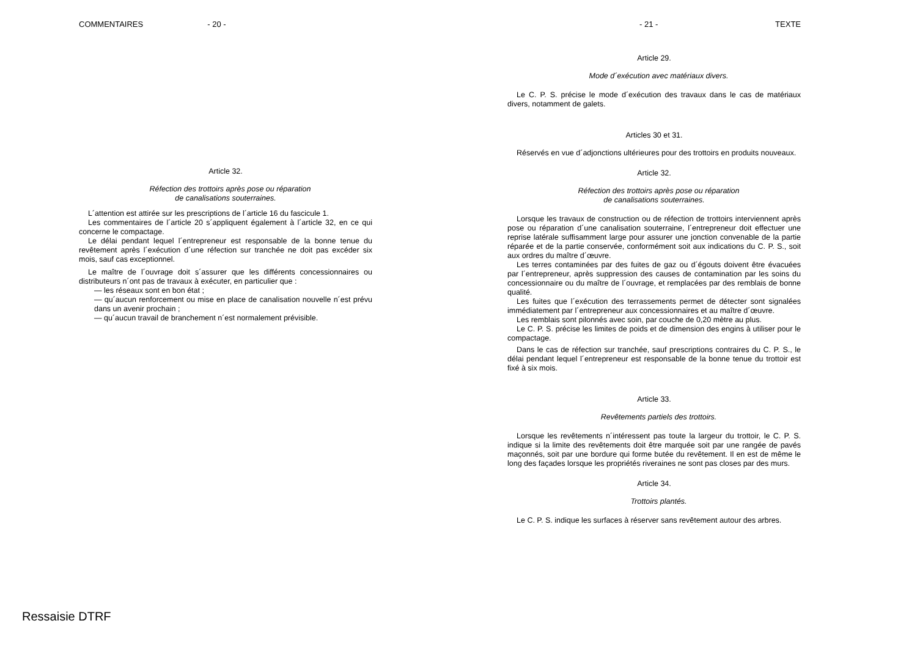COMMENTAIRES - 20 -
Article 32.
Réfection des trottoirs après pose ou réparation
de canalisations souterraines.
L´attention est attirée sur les prescriptions de l´article 16 du fascicule 1.
Les commentaires de l´article 20 s´appliquent également à l´article 32, en ce qui concerne le compactage.
Le délai pendant lequel l´entrepreneur est responsable de la bonne tenue du revêtement après l´exécution d´une réfection sur tranchée ne doit pas excéder six mois, sauf cas exceptionnel.
Le maître de l´ouvrage doit s´assurer que les différents concessionnaires ou distributeurs n´ont pas de travaux à exécuter, en particulier que :
— les réseaux sont en bon état ;
— qu´aucun renforcement ou mise en place de canalisation nouvelle n´est prévu dans un avenir prochain ;
— qu´aucun travail de branchement n´est normalement prévisible.
- 21 - TEXTE
Article 29.
Mode d´exécution avec matériaux divers.
Le C. P. S. précise le mode d´exécution des travaux dans le cas de matériaux divers, notamment de galets.
Articles 30 et 31.
Réservés en vue d´adjonctions ultérieures pour des trottoirs en produits nouveaux.
Article 32.
Réfection des trottoirs après pose ou réparation
de canalisations souterraines.
Lorsque les travaux de construction ou de réfection de trottoirs interviennent après pose ou réparation d´une canalisation souterraine, l´entrepreneur doit effectuer une reprise latérale suffisamment large pour assurer une jonction convenable de la partie réparée et de la partie conservée, conformément soit aux indications du C. P. S., soit aux ordres du maître d´œuvre.
Les terres contaminées par des fuites de gaz ou d´égouts doivent être évacuées par l´entrepreneur, après suppression des causes de contamination par les soins du concessionnaire ou du maître de l´ouvrage, et remplacées par des remblais de bonne qualité.
Les fuites que l´exécution des terrassements permet de détecter sont signalées immédiatement par l´entrepreneur aux concessionnaires et au maître d´œuvre.
Les remblais sont pilonnés avec soin, par couche de 0,20 mètre au plus.
Le C. P. S. précise les limites de poids et de dimension des engins à utiliser pour le compactage.
Dans le cas de réfection sur tranchée, sauf prescriptions contraires du C. P. S., le délai pendant lequel l´entrepreneur est responsable de la bonne tenue du trottoir est fixé à six mois.
Article 33.
Revêtements partiels des trottoirs.
Lorsque les revêtements n´intéressent pas toute la largeur du trottoir, le C. P. S. indique si la limite des revêtements doit être marquée soit par une rangée de pavés maçonnés, soit par une bordure qui forme butée du revêtement. Il en est de même le long des façades lorsque les propriétés riveraines ne sont pas closes par des murs.
Article 34.
Trottoirs plantés.
Le C. P. S. indique les surfaces à réserver sans revêtement autour des arbres.
Ressaisie DTRF